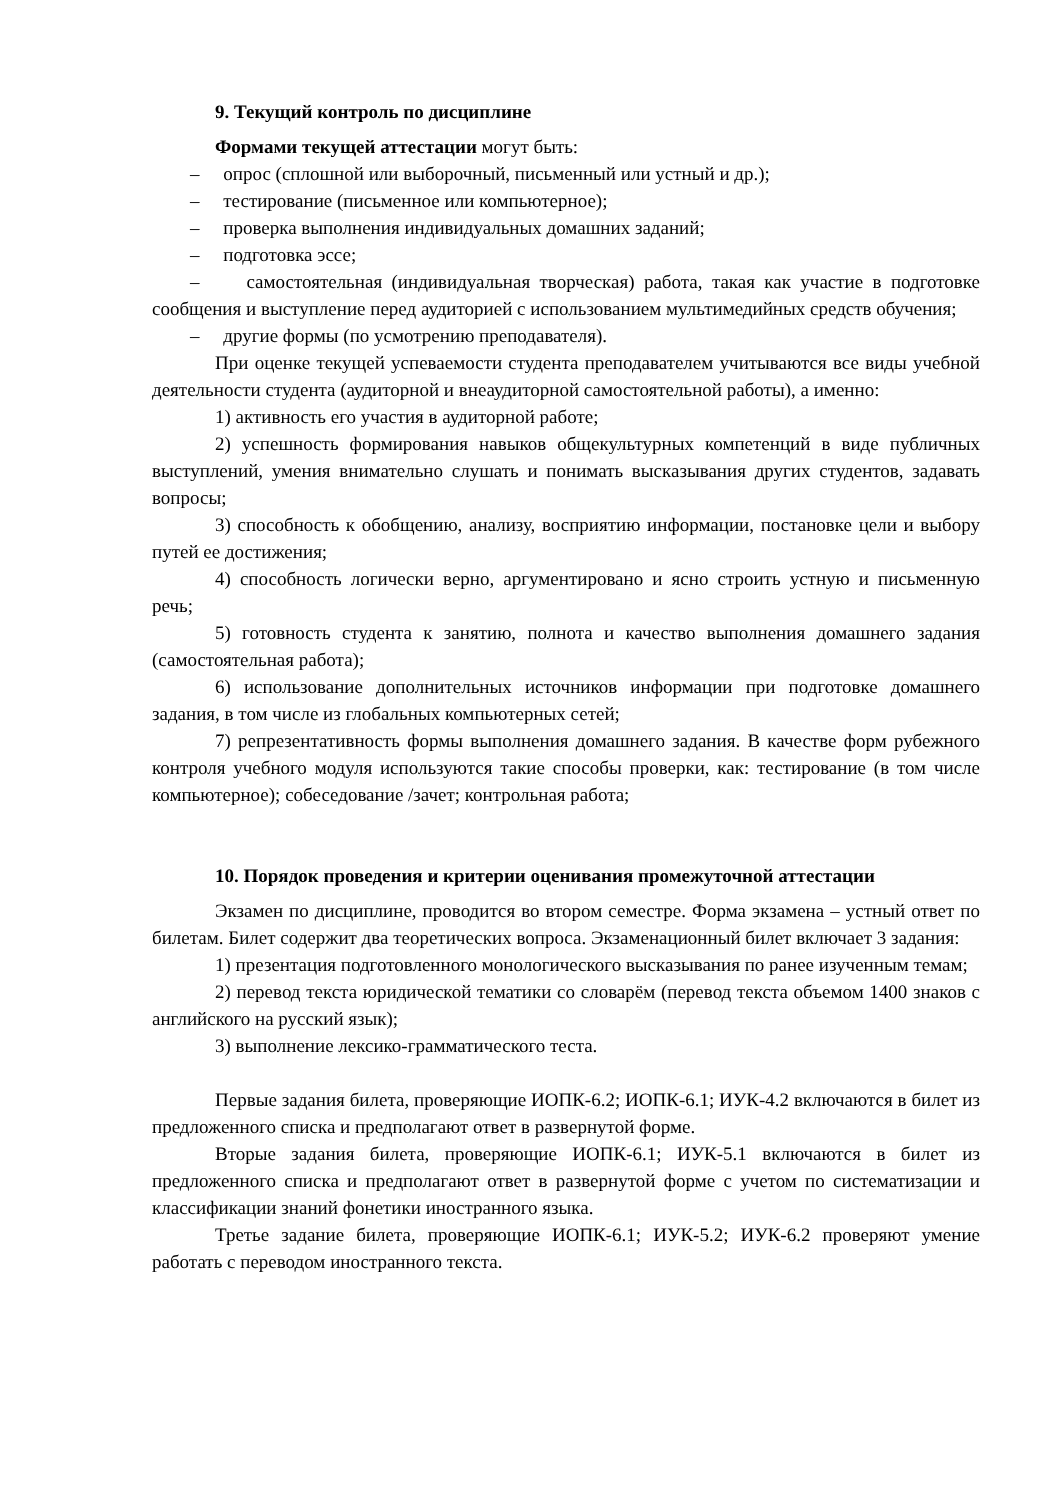9. Текущий контроль по дисциплине
Формами текущей аттестации могут быть:
– опрос (сплошной или выборочный, письменный или устный и др.);
– тестирование (письменное или компьютерное);
– проверка выполнения индивидуальных домашних заданий;
– подготовка эссе;
– самостоятельная (индивидуальная творческая) работа, такая как участие в подготовке сообщения и выступление перед аудиторией с использованием мультимедийных средств обучения;
– другие формы (по усмотрению преподавателя).
При оценке текущей успеваемости студента преподавателем учитываются все виды учебной деятельности студента (аудиторной и внеаудиторной самостоятельной работы), а именно:
1) активность его участия в аудиторной работе;
2) успешность формирования навыков общекультурных компетенций в виде публичных выступлений, умения внимательно слушать и понимать высказывания других студентов, задавать вопросы;
3) способность к обобщению, анализу, восприятию информации, постановке цели и выбору путей ее достижения;
4) способность логически верно, аргументировано и ясно строить устную и письменную речь;
5) готовность студента к занятию, полнота и качество выполнения домашнего задания (самостоятельная работа);
6) использование дополнительных источников информации при подготовке домашнего задания, в том числе из глобальных компьютерных сетей;
7) репрезентативность формы выполнения домашнего задания. В качестве форм рубежного контроля учебного модуля используются такие способы проверки, как: тестирование (в том числе компьютерное); собеседование /зачет; контрольная работа;
10. Порядок проведения и критерии оценивания промежуточной аттестации
Экзамен по дисциплине, проводится во втором семестре. Форма экзамена – устный ответ по билетам. Билет содержит два теоретических вопроса. Экзаменационный билет включает 3 задания:
1) презентация подготовленного монологического высказывания по ранее изученным темам;
2) перевод текста юридической тематики со словарём (перевод текста объемом 1400 знаков с английского на русский язык);
3) выполнение лексико-грамматического теста.
Первые задания билета, проверяющие ИОПК-6.2; ИОПК-6.1; ИУК-4.2 включаются в билет из предложенного списка и предполагают ответ в развернутой форме.
Вторые задания билета, проверяющие ИОПК-6.1; ИУК-5.1 включаются в билет из предложенного списка и предполагают ответ в развернутой форме с учетом по систематизации и классификации знаний фонетики иностранного языка.
Третье задание билета, проверяющие ИОПК-6.1; ИУК-5.2; ИУК-6.2 проверяют умение работать с переводом иностранного текста.